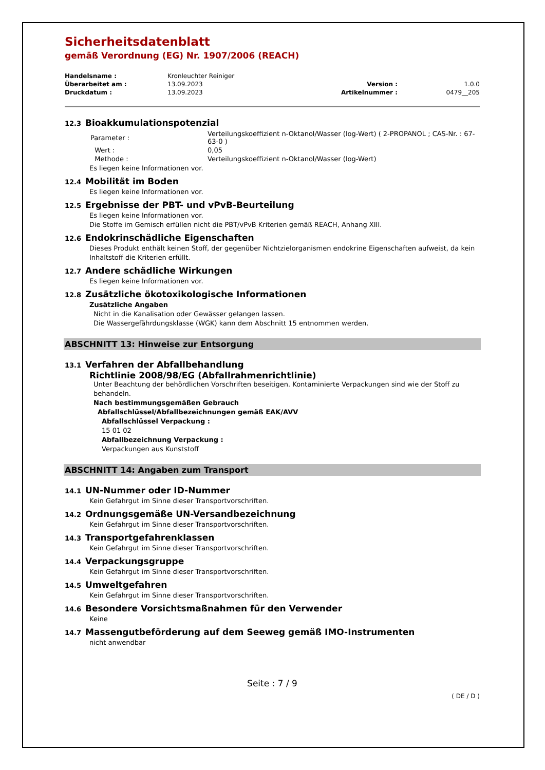Sicherheitsdatenblatt
gemäß Verordnung (EG) Nr. 1907/2006 (REACH)
| Handelsname : | Kronleuchter Reiniger | | |
| Überarbeitet am : | 13.09.2023 | Version : | 1.0.0 |
| Druckdatum : | 13.09.2023 | Artikelnummer : | 0479__205 |
12.3 Bioakkumulationspotenzial
| Parameter : | Verteilungskoeffizient n-Oktanol/Wasser (log-Wert) ( 2-PROPANOL ; CAS-Nr. : 67-63-0 ) |
| Wert : | 0,05 |
| Methode : | Verteilungskoeffizient n-Oktanol/Wasser (log-Wert) |
Es liegen keine Informationen vor.
12.4 Mobilität im Boden
Es liegen keine Informationen vor.
12.5 Ergebnisse der PBT- und vPvB-Beurteilung
Es liegen keine Informationen vor.
Die Stoffe im Gemisch erfüllen nicht die PBT/vPvB Kriterien gemäß REACH, Anhang XIII.
12.6 Endokrinschädliche Eigenschaften
Dieses Produkt enthält keinen Stoff, der gegenüber Nichtzielorganismen endokrine Eigenschaften aufweist, da kein Inhaltstoff die Kriterien erfüllt.
12.7 Andere schädliche Wirkungen
Es liegen keine Informationen vor.
12.8 Zusätzliche ökotoxikologische Informationen
Zusätzliche Angaben
Nicht in die Kanalisation oder Gewässer gelangen lassen.
Die Wassergefährdungsklasse (WGK) kann dem Abschnitt 15 entnommen werden.
ABSCHNITT 13: Hinweise zur Entsorgung
13.1 Verfahren der Abfallbehandlung
Richtlinie 2008/98/EG (Abfallrahmenrichtlinie)
Unter Beachtung der behördlichen Vorschriften beseitigen. Kontaminierte Verpackungen sind wie der Stoff zu behandeln.
Nach bestimmungsgemäßen Gebrauch
Abfallschlüssel/Abfallbezeichnungen gemäß EAK/AVV
Abfallschlüssel Verpackung :
15 01 02
Abfallbezeichnung Verpackung :
Verpackungen aus Kunststoff
ABSCHNITT 14: Angaben zum Transport
14.1 UN-Nummer oder ID-Nummer
Kein Gefahrgut im Sinne dieser Transportvorschriften.
14.2 Ordnungsgemäße UN-Versandbezeichnung
Kein Gefahrgut im Sinne dieser Transportvorschriften.
14.3 Transportgefahrenklassen
Kein Gefahrgut im Sinne dieser Transportvorschriften.
14.4 Verpackungsgruppe
Kein Gefahrgut im Sinne dieser Transportvorschriften.
14.5 Umweltgefahren
Kein Gefahrgut im Sinne dieser Transportvorschriften.
14.6 Besondere Vorsichtsmaßnahmen für den Verwender
Keine
14.7 Massengutbeförderung auf dem Seeweg gemäß IMO-Instrumenten
nicht anwendbar
Seite : 7 / 9
( DE / D )